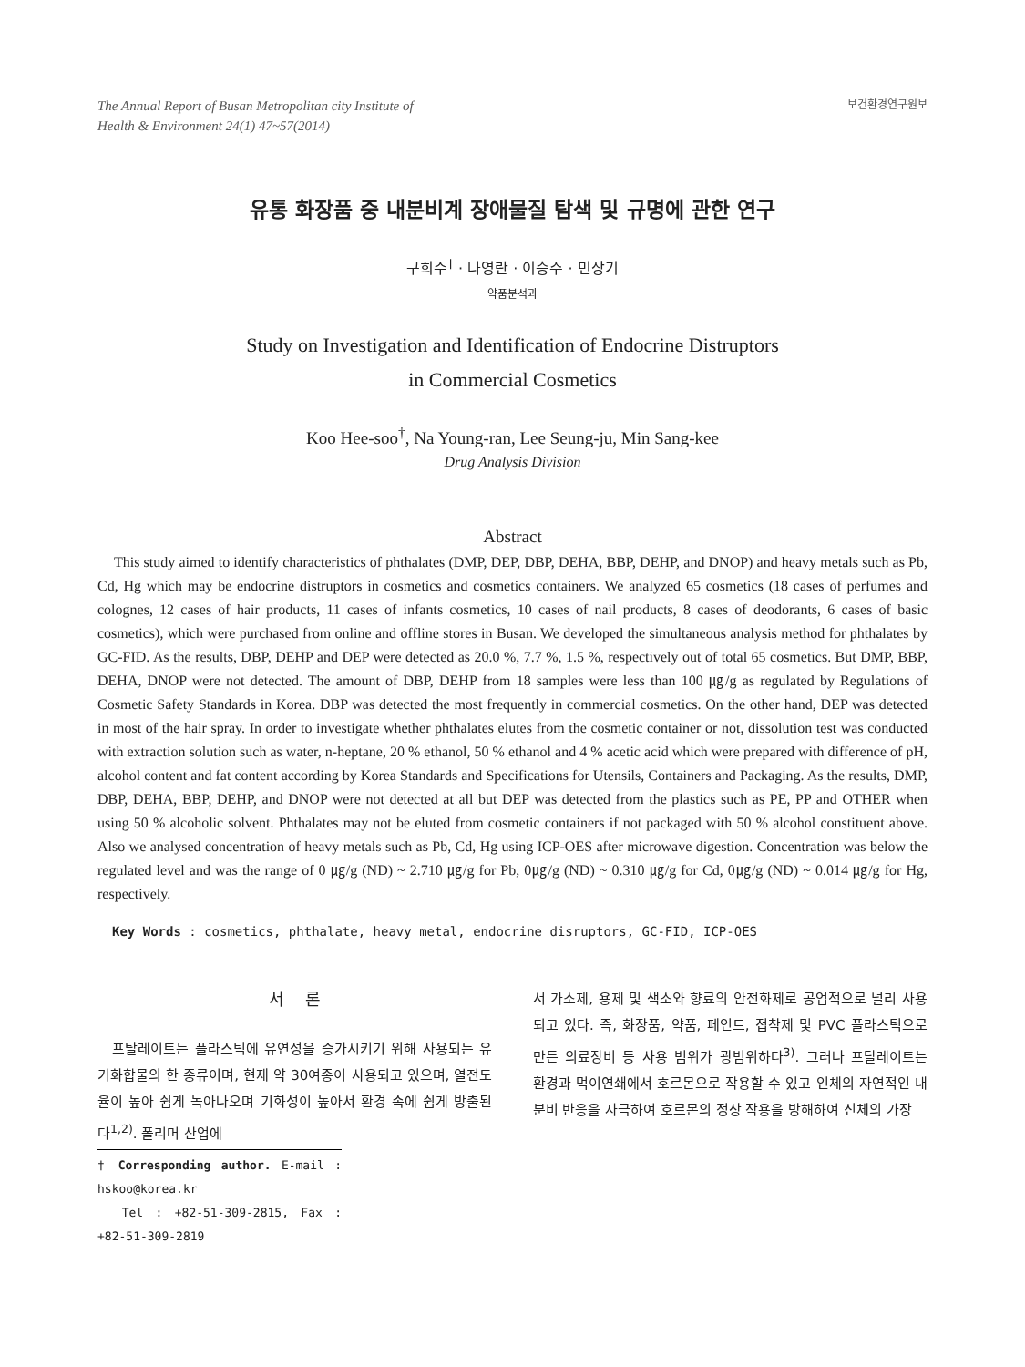The Annual Report of Busan Metropolitan city Institute of
Health & Environment 24(1) 47~57(2014)
보건환경연구원보
유통 화장품 중 내분비계 장애물질 탐색 및 규명에 관한 연구
구희수<sup>†</sup> · 나영란 · 이승주 · 민상기
약품분석과
Study on Investigation and Identification of Endocrine Distruptors
in Commercial Cosmetics
Koo Hee-soo<sup>†</sup>, Na Young-ran, Lee Seung-ju, Min Sang-kee
Drug Analysis Division
Abstract
This study aimed to identify characteristics of phthalates (DMP, DEP, DBP, DEHA, BBP, DEHP, and DNOP) and heavy metals such as Pb, Cd, Hg which may be endocrine distruptors in cosmetics and cosmetics containers. We analyzed 65 cosmetics (18 cases of perfumes and colognes, 12 cases of hair products, 11 cases of infants cosmetics, 10 cases of nail products, 8 cases of deodorants, 6 cases of basic cosmetics), which were purchased from online and offline stores in Busan. We developed the simultaneous analysis method for phthalates by GC-FID. As the results, DBP, DEHP and DEP were detected as 20.0 %, 7.7 %, 1.5 %, respectively out of total 65 cosmetics. But DMP, BBP, DEHA, DNOP were not detected. The amount of DBP, DEHP from 18 samples were less than 100 ㎍/g as regulated by Regulations of Cosmetic Safety Standards in Korea. DBP was detected the most frequently in commercial cosmetics. On the other hand, DEP was detected in most of the hair spray. In order to investigate whether phthalates elutes from the cosmetic container or not, dissolution test was conducted with extraction solution such as water, n-heptane, 20 % ethanol, 50 % ethanol and 4 % acetic acid which were prepared with difference of pH, alcohol content and fat content according by Korea Standards and Specifications for Utensils, Containers and Packaging. As the results, DMP, DBP, DEHA, BBP, DEHP, and DNOP were not detected at all but DEP was detected from the plastics such as PE, PP and OTHER when using 50 % alcoholic solvent. Phthalates may not be eluted from cosmetic containers if not packaged with 50 % alcohol constituent above. Also we analysed concentration of heavy metals such as Pb, Cd, Hg using ICP-OES after microwave digestion. Concentration was below the regulated level and was the range of 0 ㎍/g (ND) ~ 2.710 ㎍/g for Pb, 0㎍/g (ND) ~ 0.310 ㎍/g for Cd, 0㎍/g (ND) ~ 0.014 ㎍/g for Hg, respectively.
Key Words : cosmetics, phthalate, heavy metal, endocrine disruptors, GC-FID, ICP-OES
서 론
프탈레이트는 플라스틱에 유연성을 증가시키기 위해 사용되는 유기화합물의 한 종류이며, 현재 약 30여종이 사용되고 있으며, 열전도율이 높아 쉽게 녹아나오며 기화성이 높아서 환경 속에 쉽게 방출된다<sup>1,2)</sup>. 폴리머 산업에
† Corresponding author. E-mail : hskoo@korea.kr
Tel : +82-51-309-2815, Fax : +82-51-309-2819
서 가소제, 용제 및 색소와 향료의 안전화제로 공업적으로 널리 사용되고 있다. 즉, 화장품, 약품, 페인트, 접착제 및 PVC 플라스틱으로 만든 의료장비 등 사용 범위가 광범위하다<sup>3)</sup>. 그러나 프탈레이트는 환경과 먹이연쇄에서 호르몬으로 작용할 수 있고 인체의 자연적인 내분비 반응을 자극하여 호르몬의 정상 작용을 방해하여 신체의 가장